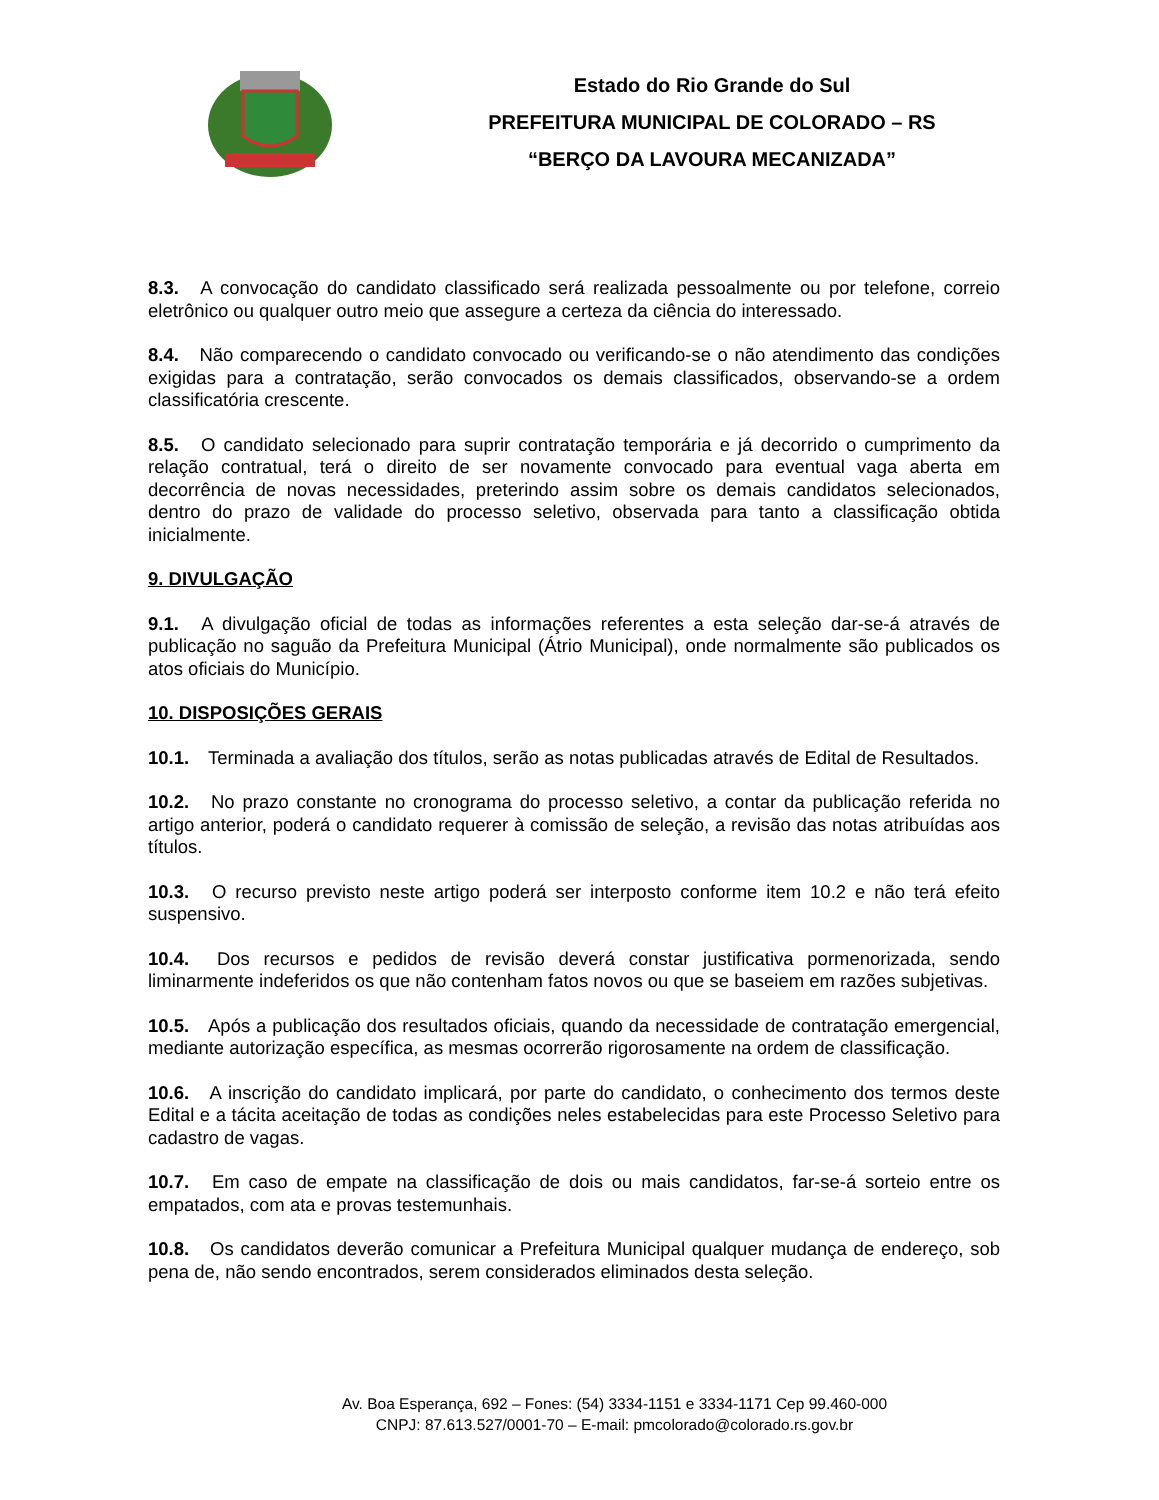Estado do Rio Grande do Sul
PREFEITURA MUNICIPAL DE COLORADO – RS
“BERÇO DA LAVOURA MECANIZADA”
8.3. A convocação do candidato classificado será realizada pessoalmente ou por telefone, correio eletrônico ou qualquer outro meio que assegure a certeza da ciência do interessado.
8.4. Não comparecendo o candidato convocado ou verificando-se o não atendimento das condições exigidas para a contratação, serão convocados os demais classificados, observando-se a ordem classificatória crescente.
8.5. O candidato selecionado para suprir contratação temporária e já decorrido o cumprimento da relação contratual, terá o direito de ser novamente convocado para eventual vaga aberta em decorrência de novas necessidades, preterindo assim sobre os demais candidatos selecionados, dentro do prazo de validade do processo seletivo, observada para tanto a classificação obtida inicialmente.
9. DIVULGAÇÃO
9.1. A divulgação oficial de todas as informações referentes a esta seleção dar-se-á através de publicação no saguão da Prefeitura Municipal (Átrio Municipal), onde normalmente são publicados os atos oficiais do Município.
10. DISPOSIÇÕES GERAIS
10.1. Terminada a avaliação dos títulos, serão as notas publicadas através de Edital de Resultados.
10.2. No prazo constante no cronograma do processo seletivo, a contar da publicação referida no artigo anterior, poderá o candidato requerer à comissão de seleção, a revisão das notas atribuídas aos títulos.
10.3. O recurso previsto neste artigo poderá ser interposto conforme item 10.2 e não terá efeito suspensivo.
10.4. Dos recursos e pedidos de revisão deverá constar justificativa pormenorizada, sendo liminarmente indeferidos os que não contenham fatos novos ou que se baseiem em razões subjetivas.
10.5. Após a publicação dos resultados oficiais, quando da necessidade de contratação emergencial, mediante autorização específica, as mesmas ocorrerão rigorosamente na ordem de classificação.
10.6. A inscrição do candidato implicará, por parte do candidato, o conhecimento dos termos deste Edital e a tácita aceitação de todas as condições neles estabelecidas para este Processo Seletivo para cadastro de vagas.
10.7. Em caso de empate na classificação de dois ou mais candidatos, far-se-á sorteio entre os empatados, com ata e provas testemunhais.
10.8. Os candidatos deverão comunicar a Prefeitura Municipal qualquer mudança de endereço, sob pena de, não sendo encontrados, serem considerados eliminados desta seleção.
Av. Boa Esperança, 692 – Fones: (54) 3334-1151 e 3334-1171 Cep 99.460-000
CNPJ: 87.613.527/0001-70 – E-mail: pmcolorado@colorado.rs.gov.br